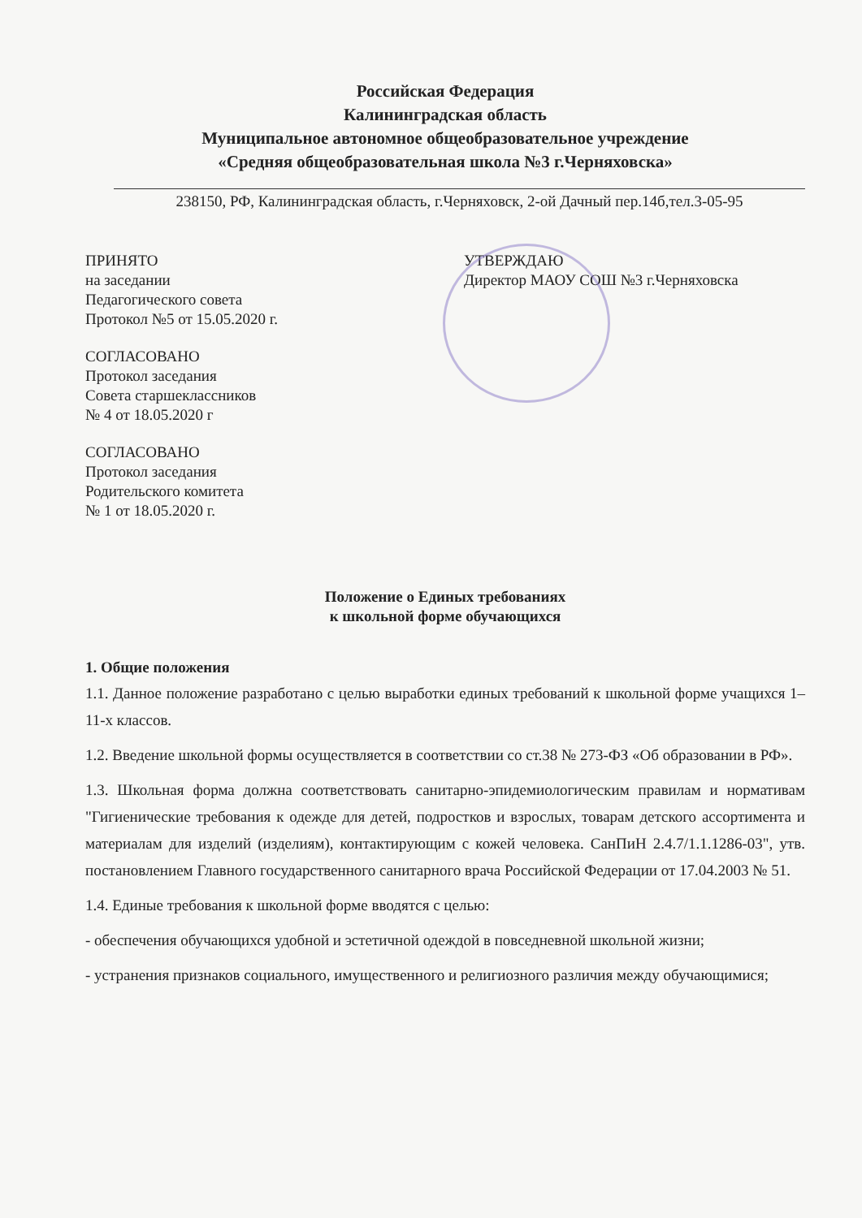Российская Федерация
Калининградская область
Муниципальное автономное общеобразовательное учреждение
«Средняя общеобразовательная школа №3 г.Черняховска»
238150, РФ, Калининградская область, г.Черняховск, 2-ой Дачный пер.14б,тел.3-05-95
ПРИНЯТО
на заседании
Педагогического совета
Протокол №5 от 15.05.2020 г.
СОГЛАСОВАНО
Протокол заседания
Совета старшеклассников
№ 4 от 18.05.2020 г
СОГЛАСОВАНО
Протокол заседания
Родительского комитета
№ 1 от 18.05.2020 г.
УТВЕРЖДАЮ
Директор МАОУ СОШ №3 г.Черняховска
Положение о Единых требованиях
к школьной форме обучающихся
1. Общие положения
1.1. Данное положение разработано с целью выработки единых требований к школьной форме учащихся 1–11-х классов.
1.2. Введение школьной формы осуществляется в соответствии со ст.38 № 273-ФЗ «Об образовании в РФ».
1.3. Школьная форма должна соответствовать санитарно-эпидемиологическим правилам и нормативам "Гигиенические требования к одежде для детей, подростков и взрослых, товарам детского ассортимента и материалам для изделий (изделиям), контактирующим с кожей человека. СанПиН 2.4.7/1.1.1286-03", утв. постановлением Главного государственного санитарного врача Российской Федерации от 17.04.2003 № 51.
1.4. Единые требования к школьной форме вводятся с целью:
- обеспечения обучающихся удобной и эстетичной одеждой в повседневной школьной жизни;
- устранения признаков социального, имущественного и религиозного различия между обучающимися;